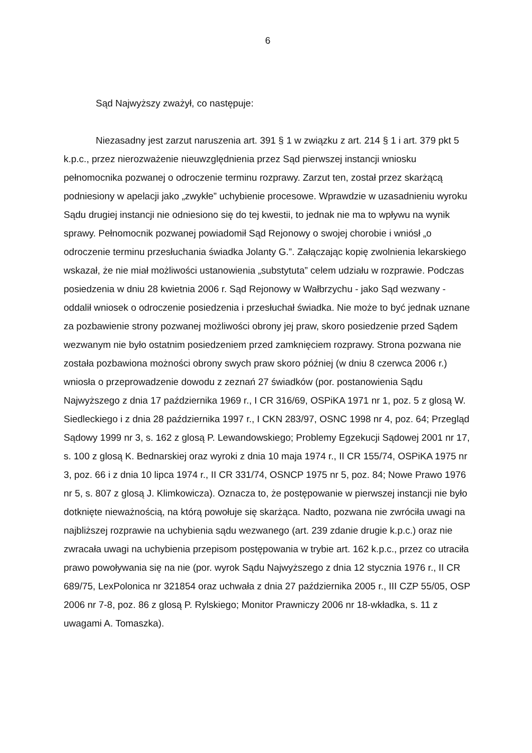6
Sąd Najwyższy zważył, co następuje:
Niezasadny jest zarzut naruszenia art. 391 § 1 w związku z art. 214 § 1 i art. 379 pkt 5 k.p.c., przez nierozważenie nieuwzględnienia przez Sąd pierwszej instancji wniosku pełnomocnika pozwanej o odroczenie terminu rozprawy. Zarzut ten, został przez skarżącą podniesiony w apelacji jako „zwykłe” uchybienie procesowe. Wprawdzie w uzasadnieniu wyroku Sądu drugiej instancji nie odniesiono się do tej kwestii, to jednak nie ma to wpływu na wynik sprawy. Pełnomocnik pozwanej powiadomił Sąd Rejonowy o swojej chorobie i wniósł „o odroczenie terminu przesłuchania świadka Jolanty G.”. Załączając kopię zwolnienia lekarskiego wskazał, że nie miał możliwości ustanowienia „substytuta” celem udziału w rozprawie. Podczas posiedzenia w dniu 28 kwietnia 2006 r. Sąd Rejonowy w Wałbrzychu - jako Sąd wezwany - oddalił wniosek o odroczenie posiedzenia i przesłuchał świadka. Nie może to być jednak uznane za pozbawienie strony pozwanej możliwości obrony jej praw, skoro posiedzenie przed Sądem wezwanym nie było ostatnim posiedzeniem przed zamknięciem rozprawy. Strona pozwana nie została pozbawiona możności obrony swych praw skoro później (w dniu 8 czerwca 2006 r.) wniosła o przeprowadzenie dowodu z zeznań 27 świadków (por. postanowienia Sądu Najwyższego z dnia 17 października 1969 r., I CR 316/69, OSPiKA 1971 nr 1, poz. 5 z glosą W. Siedleckiego i z dnia 28 października 1997 r., I CKN 283/97, OSNC 1998 nr 4, poz. 64; Przegląd Sądowy 1999 nr 3, s. 162 z glosą P. Lewandowskiego; Problemy Egzekucji Sądowej 2001 nr 17, s. 100 z glosą K. Bednarskiej oraz wyroki z dnia 10 maja 1974 r., II CR 155/74, OSPiKA 1975 nr 3, poz. 66 i z dnia 10 lipca 1974 r., II CR 331/74, OSNCP 1975 nr 5, poz. 84; Nowe Prawo 1976 nr 5, s. 807 z glosą J. Klimkowicza). Oznacza to, że postępowanie w pierwszej instancji nie było dotknięte nieważnością, na którą powołuje się skarżąca. Nadto, pozwana nie zwróciła uwagi na najbliższej rozprawie na uchybienia sądu wezwanego (art. 239 zdanie drugie k.p.c.) oraz nie zwracała uwagi na uchybienia przepisom postępowania w trybie art. 162 k.p.c., przez co utraciła prawo powoływania się na nie (por. wyrok Sądu Najwyższego z dnia 12 stycznia 1976 r., II CR 689/75, LexPolonica nr 321854 oraz uchwała z dnia 27 października 2005 r., III CZP 55/05, OSP 2006 nr 7-8, poz. 86 z glosą P. Rylskiego; Monitor Prawniczy 2006 nr 18-wkładka, s. 11 z uwagami A. Tomaszka).